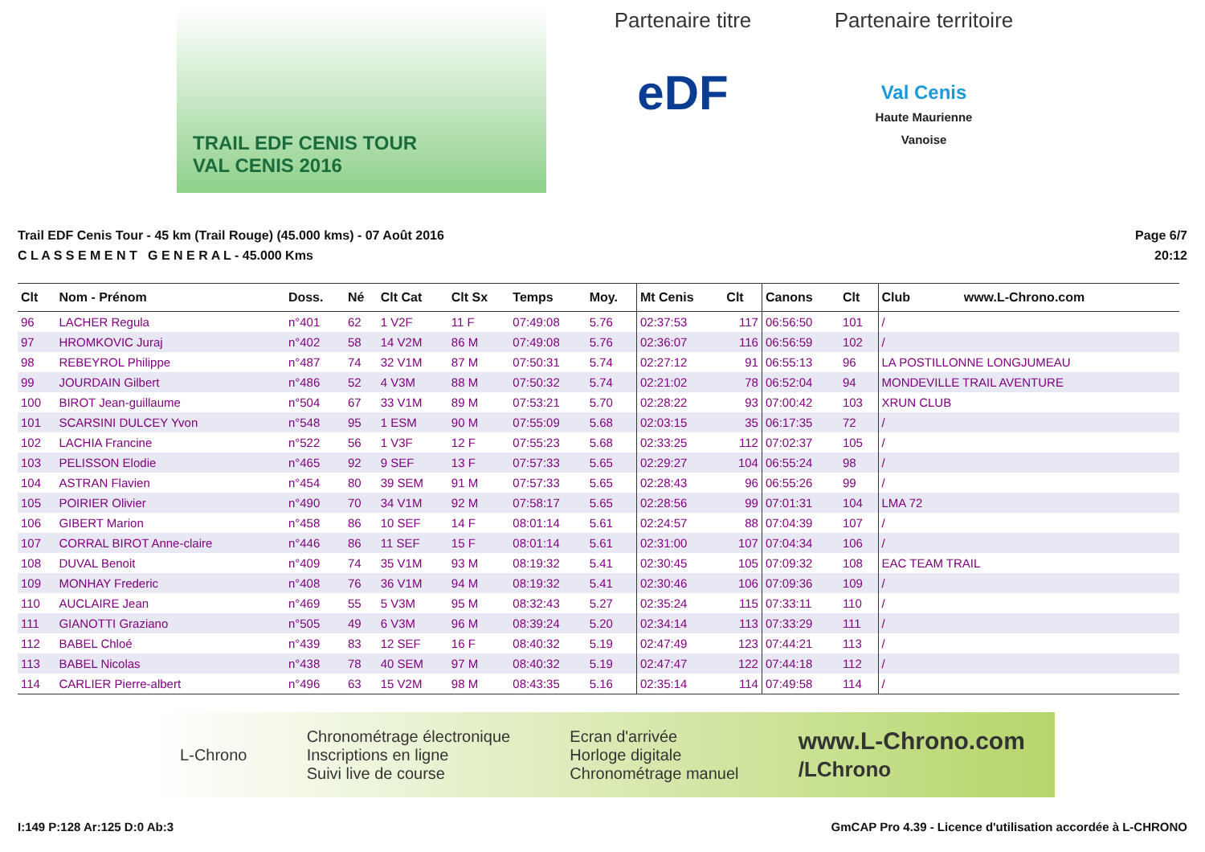TRAIL EDF CENIS TOUR
VAL CENIS 2016
Partenaire titre
eDF
Partenaire territoire
Val Cenis
Haute Maurienne
Vanoise
Trail EDF Cenis Tour - 45 km (Trail Rouge) (45.000 kms) - 07 Août 2016
C L A S S E M E N T G E N E R A L - 45.000 Kms
Page 6/7
20:12
| Clt | Nom - Prénom | Doss. | Né | Clt Cat | Clt Sx | Temps | Moy. | Mt Cenis | Clt | Canons | Clt | Club www.L-Chrono.com |
| --- | --- | --- | --- | --- | --- | --- | --- | --- | --- | --- | --- | --- |
| 96 | LACHER Regula | n°401 | 62 | 1 V2F | 11 F | 07:49:08 | 5.76 | 02:37:53 | 117 | 06:56:50 | 101 | / |
| 97 | HROMKOVIC Juraj | n°402 | 58 | 14 V2M | 86 M | 07:49:08 | 5.76 | 02:36:07 | 116 | 06:56:59 | 102 | / |
| 98 | REBEYROL Philippe | n°487 | 74 | 32 V1M | 87 M | 07:50:31 | 5.74 | 02:27:12 | 91 | 06:55:13 | 96 | LA POSTILLONNE LONGJUMEAU |
| 99 | JOURDAIN Gilbert | n°486 | 52 | 4 V3M | 88 M | 07:50:32 | 5.74 | 02:21:02 | 78 | 06:52:04 | 94 | MONDEVILLE TRAIL AVENTURE |
| 100 | BIROT Jean-guillaume | n°504 | 67 | 33 V1M | 89 M | 07:53:21 | 5.70 | 02:28:22 | 93 | 07:00:42 | 103 | XRUN CLUB |
| 101 | SCARSINI DULCEY Yvon | n°548 | 95 | 1 ESM | 90 M | 07:55:09 | 5.68 | 02:03:15 | 35 | 06:17:35 | 72 | / |
| 102 | LACHIA Francine | n°522 | 56 | 1 V3F | 12 F | 07:55:23 | 5.68 | 02:33:25 | 112 | 07:02:37 | 105 | / |
| 103 | PELISSON Elodie | n°465 | 92 | 9 SEF | 13 F | 07:57:33 | 5.65 | 02:29:27 | 104 | 06:55:24 | 98 | / |
| 104 | ASTRAN Flavien | n°454 | 80 | 39 SEM | 91 M | 07:57:33 | 5.65 | 02:28:43 | 96 | 06:55:26 | 99 | / |
| 105 | POIRIER Olivier | n°490 | 70 | 34 V1M | 92 M | 07:58:17 | 5.65 | 02:28:56 | 99 | 07:01:31 | 104 | LMA 72 |
| 106 | GIBERT Marion | n°458 | 86 | 10 SEF | 14 F | 08:01:14 | 5.61 | 02:24:57 | 88 | 07:04:39 | 107 | / |
| 107 | CORRAL BIROT Anne-claire | n°446 | 86 | 11 SEF | 15 F | 08:01:14 | 5.61 | 02:31:00 | 107 | 07:04:34 | 106 | / |
| 108 | DUVAL Benoit | n°409 | 74 | 35 V1M | 93 M | 08:19:32 | 5.41 | 02:30:45 | 105 | 07:09:32 | 108 | EAC TEAM TRAIL |
| 109 | MONHAY Frederic | n°408 | 76 | 36 V1M | 94 M | 08:19:32 | 5.41 | 02:30:46 | 106 | 07:09:36 | 109 | / |
| 110 | AUCLAIRE Jean | n°469 | 55 | 5 V3M | 95 M | 08:32:43 | 5.27 | 02:35:24 | 115 | 07:33:11 | 110 | / |
| 111 | GIANOTTI Graziano | n°505 | 49 | 6 V3M | 96 M | 08:39:24 | 5.20 | 02:34:14 | 113 | 07:33:29 | 111 | / |
| 112 | BABEL Chloé | n°439 | 83 | 12 SEF | 16 F | 08:40:32 | 5.19 | 02:47:49 | 123 | 07:44:21 | 113 | / |
| 113 | BABEL Nicolas | n°438 | 78 | 40 SEM | 97 M | 08:40:32 | 5.19 | 02:47:47 | 122 | 07:44:18 | 112 | / |
| 114 | CARLIER Pierre-albert | n°496 | 63 | 15 V2M | 98 M | 08:43:35 | 5.16 | 02:35:14 | 114 | 07:49:58 | 114 | / |
L-Chrono
Chronométrage électronique
Inscriptions en ligne
Suivi live de course
Ecran d'arrivée
Horloge digitale
Chronométrage manuel
www.L-Chrono.com
/LChrono
I:149 P:128 Ar:125 D:0 Ab:3 GmCAP Pro 4.39 - Licence d'utilisation accordée à L-CHRONO